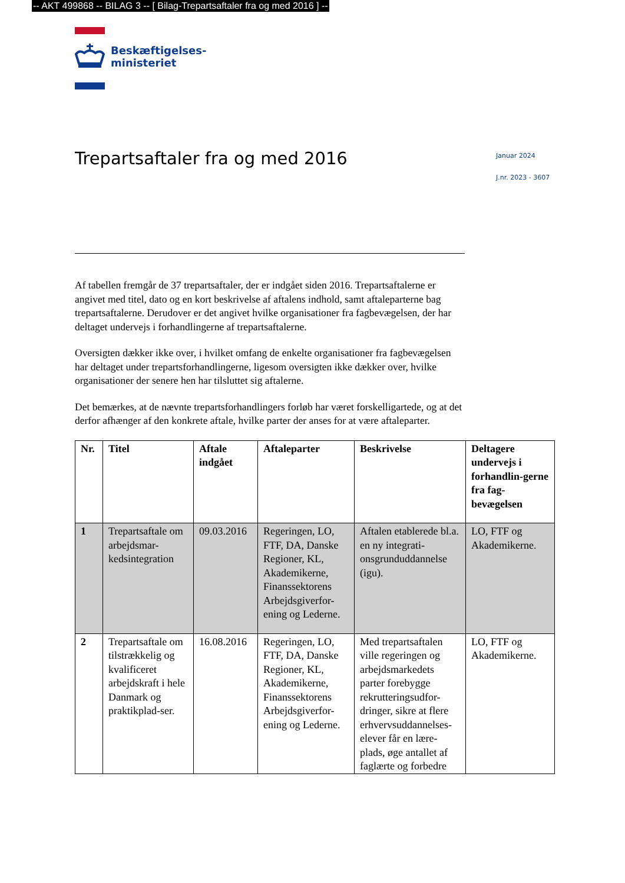-- AKT 499868 -- BILAG 3 -- [ Bilag-Trepartsaftaler fra og med 2016 ] --
Beskæftigelses-
ministeriet
Trepartsaftaler fra og med 2016
Januar 2024
J.nr. 2023 - 3607
Af tabellen fremgår de 37 trepartsaftaler, der er indgået siden 2016. Trepartsaftalerne er angivet med titel, dato og en kort beskrivelse af aftalens indhold, samt aftaleparterne bag trepartsaftalerne. Derudover er det angivet hvilke organisationer fra fagbevægelsen, der har deltaget undervejs i forhandlingerne af trepartsaftalerne.
Oversigten dækker ikke over, i hvilket omfang de enkelte organisationer fra fagbevægelsen har deltaget under trepartsforhandlingerne, ligesom oversigten ikke dækker over, hvilke organisationer der senere hen har tilsluttet sig aftalerne.
Det bemærkes, at de nævnte trepartsforhandlingers forløb har været forskelligartede, og at det derfor afhænger af den konkrete aftale, hvilke parter der anses for at være aftaleparter.
| Nr. | Titel | Aftale indgået | Aftaleparter | Beskrivelse | Deltagere undervejs i forhandlin-gerne fra fag-bevægelsen |
| --- | --- | --- | --- | --- | --- |
| 1 | Trepartsaftale om arbejdsmar-kedsintegration | 09.03.2016 | Regeringen, LO, FTF, DA, Danske Regioner, KL, Akademikerne, Finanssektorens Arbejdsgiverfor-ening og Lederne. | Aftalen etablerede bl.a. en ny integrati-onsgrunduddannelse (igu). | LO, FTF og Akademikerne. |
| 2 | Trepartsaftale om tilstrækkelig og kvalificeret arbejdskraft i hele Danmark og praktikplad-ser. | 16.08.2016 | Regeringen, LO, FTF, DA, Danske Regioner, KL, Akademikerne, Finanssektorens Arbejdsgiverfor-ening og Lederne. | Med trepartsaftalen ville regeringen og arbejdsmarkedets parter forebygge rekrutteringsudfor-dringer, sikre at flere erhvervsuddannelses-elever får en lære-plads, øge antallet af faglærte og forbedre | LO, FTF og Akademikerne. |